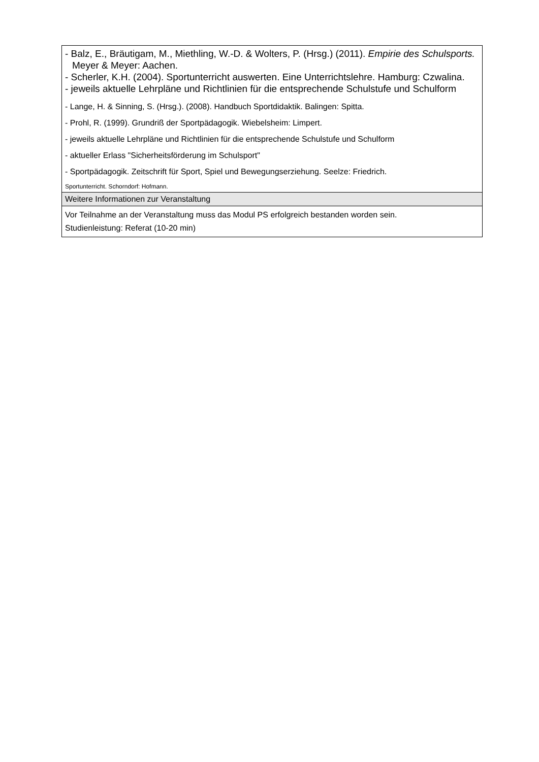| - Balz, E., Bräutigam, M., Miethling, W.-D. & Wolters, P. (Hrsg.) (2011). Empirie des Schulsports. Meyer & Meyer: Aachen. - Scherler, K.H. (2004). Sportunterricht auswerten. Eine Unterrichtslehre. Hamburg: Czwalina. - jeweils aktuelle Lehrpläne und Richtlinien für die entsprechende Schulstufe und Schulform - Lange, H. & Sinning, S. (Hrsg.). (2008). Handbuch Sportdidaktik. Balingen: Spitta. - Prohl, R. (1999). Grundriß der Sportpädagogik. Wiebelsheim: Limpert. - jeweils aktuelle Lehrpläne und Richtlinien für die entsprechende Schulstufe und Schulform - aktueller Erlass "Sicherheitsförderung im Schulsport" - Sportpädagogik. Zeitschrift für Sport, Spiel und Bewegungserziehung. Seelze: Friedrich. Sportunterricht. Schorndorf: Hofmann. |
| Weitere Informationen zur Veranstaltung |
| Vor Teilnahme an der Veranstaltung muss das Modul PS erfolgreich bestanden worden sein. Studienleistung: Referat (10-20 min) |